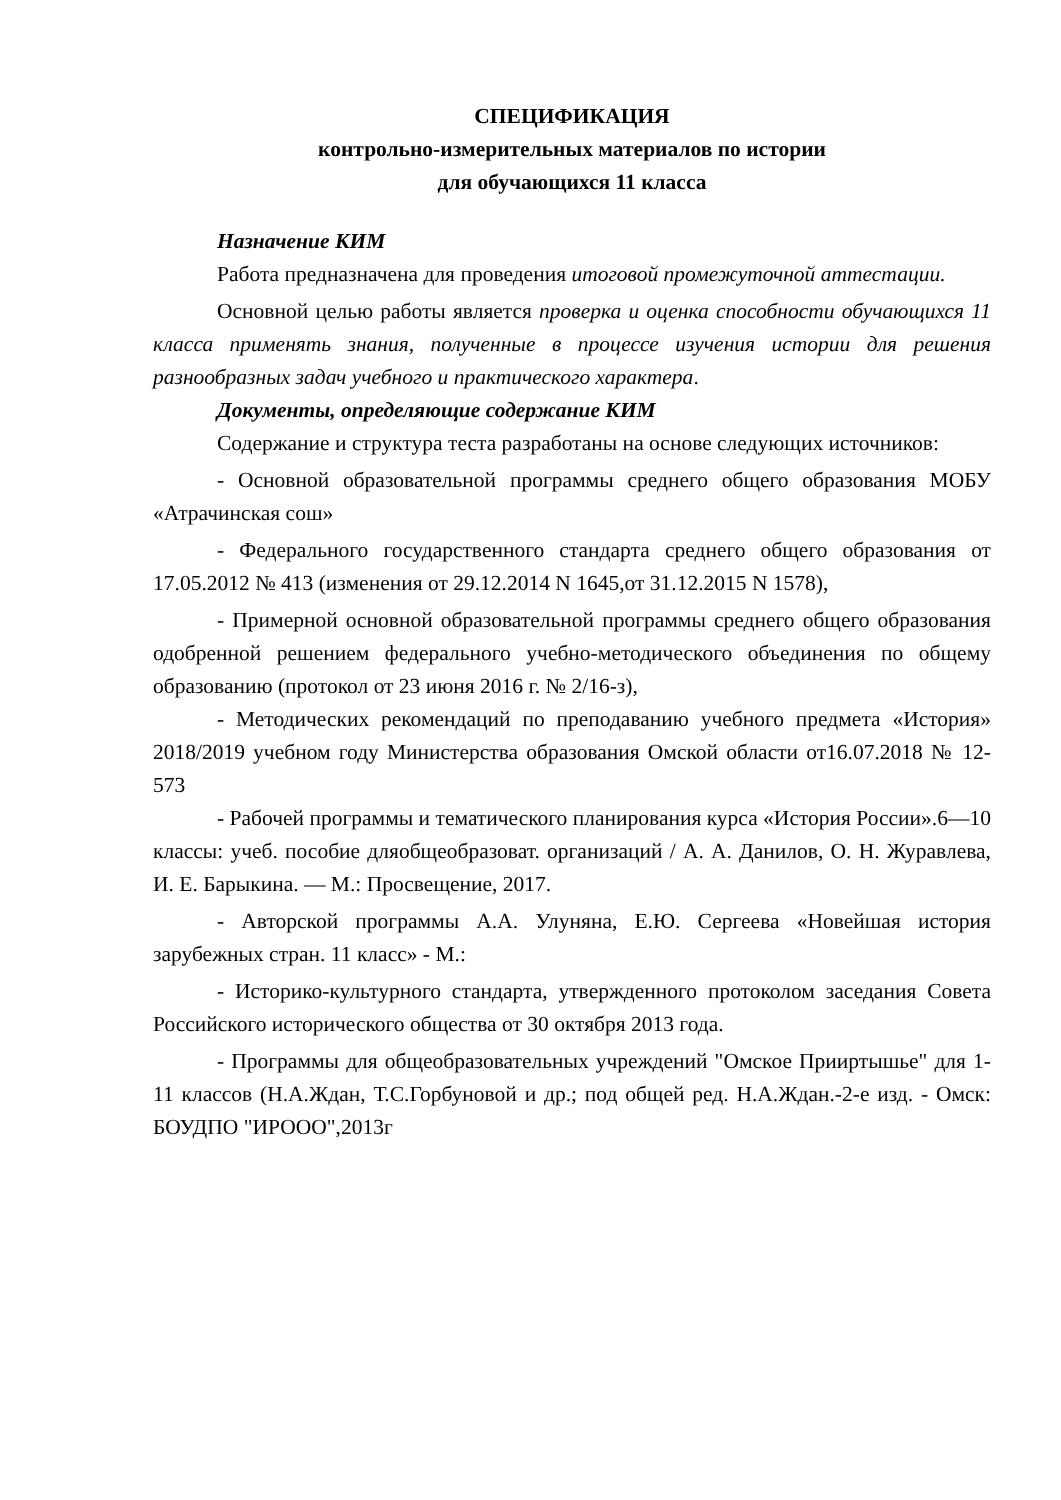СПЕЦИФИКАЦИЯ
контрольно-измерительных материалов по истории
для обучающихся 11 класса
Назначение КИМ
Работа предназначена для проведения итоговой промежуточной аттестации.
Основной целью работы является проверка и оценка способности обучающихся 11 класса применять знания, полученные в процессе изучения истории для решения разнообразных задач учебного и практического характера.
Документы, определяющие содержание КИМ
Содержание и структура теста разработаны на основе следующих источников:
- Основной образовательной программы среднего общего образования МОБУ «Атрачинская сош»
- Федерального государственного стандарта среднего общего образования от 17.05.2012 № 413 (изменения от 29.12.2014 N 1645,от 31.12.2015 N 1578),
- Примерной основной образовательной программы среднего общего образования одобренной решением федерального учебно-методического объединения по общему образованию (протокол от 23 июня 2016 г. № 2/16-з),
- Методических рекомендаций по преподаванию учебного предмета «История» 2018/2019 учебном году Министерства образования Омской области от16.07.2018 № 12-573
- Рабочей программы и тематического планирования курса «История России».6—10 классы: учеб. пособие дляобщеобразоват. организаций / А. А. Данилов, О. Н. Журавлева, И. Е. Барыкина. — М.: Просвещение, 2017.
- Авторской программы А.А. Улуняна, Е.Ю. Сергеева «Новейшая история зарубежных стран. 11 класс» - М.:
- Историко-культурного стандарта, утвержденного протоколом заседания Совета Российского исторического общества от 30 октября 2013 года.
- Программы для общеобразовательных учреждений "Омское Прииртышье" для 1-11 классов (Н.А.Ждан, Т.С.Горбуновой и др.; под общей ред. Н.А.Ждан.-2-е изд. - Омск: БОУДПО "ИРООО",2013г